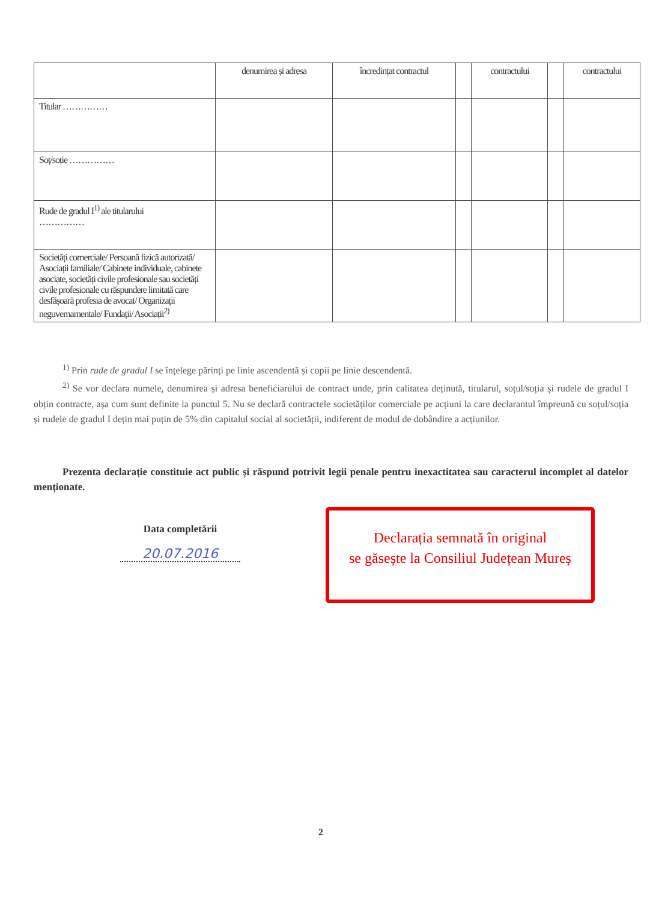| | denumirea și adresa | încredințat contractul | | contractului | | contractului |
| --- | --- | --- | --- | --- | --- | --- |
| Titular …………… | | | | | | |
| Soț/soție …………… | | | | | | |
| Rude de gradul I<sup>1)</sup> ale titularului …………… | | | | | | |
| Societăți comerciale/ Persoană fizică autorizată/ Asociații familiale/ Cabinete individuale, cabinete asociate, societăți civile profesionale sau societăți civile profesionale cu răspundere limitată care desfășoară profesia de avocat/ Organizații neguvernamentale/ Fundații/ Asociații<sup>2)</sup> | | | | | | |
<sup>1)</sup> Prin rude de gradul I se înțelege părinți pe linie ascendentă și copii pe linie descendentă.
<sup>2)</sup> Se vor declara numele, denumirea și adresa beneficiarului de contract unde, prin calitatea deținută, titularul, soțul/soția și rudele de gradul I obțin contracte, așa cum sunt definite la punctul 5. Nu se declară contractele societăților comerciale pe acțiuni la care declarantul împreună cu soțul/soția și rudele de gradul I dețin mai puțin de 5% din capitalul social al societății, indiferent de modul de dobândire a acțiunilor.
Prezenta declarație constituie act public și răspund potrivit legii penale pentru inexactitatea sau caracterul incomplet al datelor menționate.
Data completării
20.07.2016
Declarația semnată în original
se găsește la Consiliul Județean Mureș
2